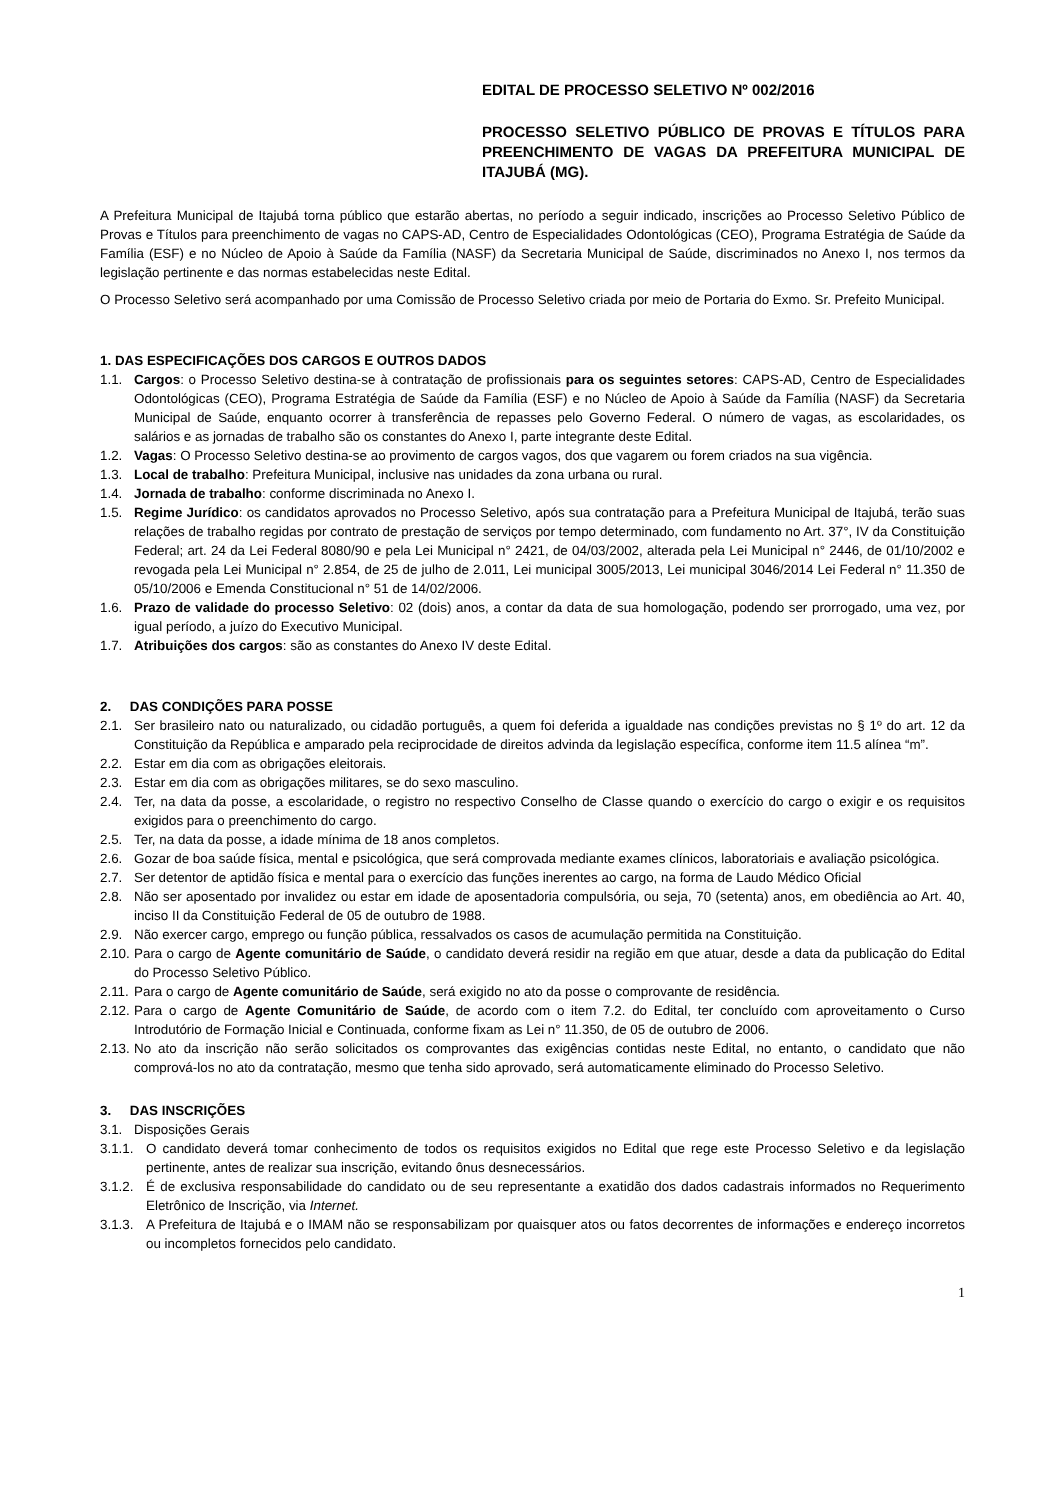EDITAL DE PROCESSO SELETIVO Nº 002/2016
PROCESSO SELETIVO PÚBLICO DE PROVAS E TÍTULOS PARA PREENCHIMENTO DE VAGAS DA PREFEITURA MUNICIPAL DE ITAJUBÁ (MG).
A Prefeitura Municipal de Itajubá torna público que estarão abertas, no período a seguir indicado, inscrições ao Processo Seletivo Público de Provas e Títulos para preenchimento de vagas no CAPS-AD, Centro de Especialidades Odontológicas (CEO), Programa Estratégia de Saúde da Família (ESF) e no Núcleo de Apoio à Saúde da Família (NASF) da Secretaria Municipal de Saúde, discriminados no Anexo I, nos termos da legislação pertinente e das normas estabelecidas neste Edital.
O Processo Seletivo será acompanhado por uma Comissão de Processo Seletivo criada por meio de Portaria do Exmo. Sr. Prefeito Municipal.
1. DAS ESPECIFICAÇÕES DOS CARGOS E OUTROS DADOS
1.1. Cargos: o Processo Seletivo destina-se à contratação de profissionais para os seguintes setores: CAPS-AD, Centro de Especialidades Odontológicas (CEO), Programa Estratégia de Saúde da Família (ESF) e no Núcleo de Apoio à Saúde da Família (NASF) da Secretaria Municipal de Saúde, enquanto ocorrer à transferência de repasses pelo Governo Federal. O número de vagas, as escolaridades, os salários e as jornadas de trabalho são os constantes do Anexo I, parte integrante deste Edital.
1.2. Vagas: O Processo Seletivo destina-se ao provimento de cargos vagos, dos que vagarem ou forem criados na sua vigência.
1.3. Local de trabalho: Prefeitura Municipal, inclusive nas unidades da zona urbana ou rural.
1.4. Jornada de trabalho: conforme discriminada no Anexo I.
1.5. Regime Jurídico: os candidatos aprovados no Processo Seletivo, após sua contratação para a Prefeitura Municipal de Itajubá, terão suas relações de trabalho regidas por contrato de prestação de serviços por tempo determinado, com fundamento no Art. 37°, IV da Constituição Federal; art. 24 da Lei Federal 8080/90 e pela Lei Municipal n° 2421, de 04/03/2002, alterada pela Lei Municipal n° 2446, de 01/10/2002 e revogada pela Lei Municipal n° 2.854, de 25 de julho de 2.011, Lei municipal 3005/2013, Lei municipal 3046/2014 Lei Federal n° 11.350 de 05/10/2006 e Emenda Constitucional n° 51 de 14/02/2006.
1.6. Prazo de validade do processo Seletivo: 02 (dois) anos, a contar da data de sua homologação, podendo ser prorrogado, uma vez, por igual período, a juízo do Executivo Municipal.
1.7. Atribuições dos cargos: são as constantes do Anexo IV deste Edital.
2. DAS CONDIÇÕES PARA POSSE
2.1. Ser brasileiro nato ou naturalizado, ou cidadão português, a quem foi deferida a igualdade nas condições previstas no § 1º do art. 12 da Constituição da República e amparado pela reciprocidade de direitos advinda da legislação específica, conforme item 11.5 alínea “m”.
2.2. Estar em dia com as obrigações eleitorais.
2.3. Estar em dia com as obrigações militares, se do sexo masculino.
2.4. Ter, na data da posse, a escolaridade, o registro no respectivo Conselho de Classe quando o exercício do cargo o exigir e os requisitos exigidos para o preenchimento do cargo.
2.5. Ter, na data da posse, a idade mínima de 18 anos completos.
2.6. Gozar de boa saúde física, mental e psicológica, que será comprovada mediante exames clínicos, laboratoriais e avaliação psicológica.
2.7. Ser detentor de aptidão física e mental para o exercício das funções inerentes ao cargo, na forma de Laudo Médico Oficial
2.8. Não ser aposentado por invalidez ou estar em idade de aposentadoria compulsória, ou seja, 70 (setenta) anos, em obediência ao Art. 40, inciso II da Constituição Federal de 05 de outubro de 1988.
2.9. Não exercer cargo, emprego ou função pública, ressalvados os casos de acumulação permitida na Constituição.
2.10. Para o cargo de Agente comunitário de Saúde, o candidato deverá residir na região em que atuar, desde a data da publicação do Edital do Processo Seletivo Público.
2.11. Para o cargo de Agente comunitário de Saúde, será exigido no ato da posse o comprovante de residência.
2.12. Para o cargo de Agente Comunitário de Saúde, de acordo com o item 7.2. do Edital, ter concluído com aproveitamento o Curso Introdutório de Formação Inicial e Continuada, conforme fixam as Lei n° 11.350, de 05 de outubro de 2006.
2.13. No ato da inscrição não serão solicitados os comprovantes das exigências contidas neste Edital, no entanto, o candidato que não comprová-los no ato da contratação, mesmo que tenha sido aprovado, será automaticamente eliminado do Processo Seletivo.
3. DAS INSCRIÇÕES
3.1. Disposições Gerais
3.1.1. O candidato deverá tomar conhecimento de todos os requisitos exigidos no Edital que rege este Processo Seletivo e da legislação pertinente, antes de realizar sua inscrição, evitando ônus desnecessários.
3.1.2. É de exclusiva responsabilidade do candidato ou de seu representante a exatidão dos dados cadastrais informados no Requerimento Eletrônico de Inscrição, via Internet.
3.1.3. A Prefeitura de Itajubá e o IMAM não se responsabilizam por quaisquer atos ou fatos decorrentes de informações e endereço incorretos ou incompletos fornecidos pelo candidato.
1